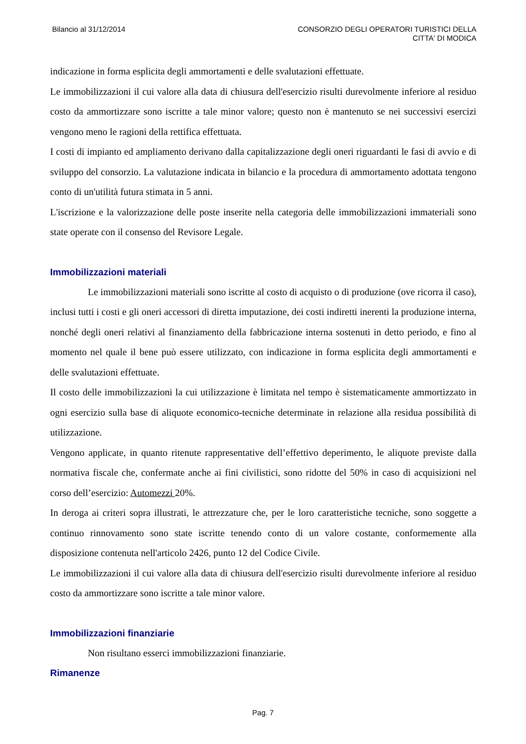Bilancio al 31/12/2014 CONSORZIO DEGLI OPERATORI TURISTICI DELLA
CITTA' DI MODICA
indicazione in forma esplicita degli ammortamenti e delle svalutazioni effettuate.
Le immobilizzazioni il cui valore alla data di chiusura dell'esercizio risulti durevolmente inferiore al residuo costo da ammortizzare sono iscritte a tale minor valore; questo non è mantenuto se nei successivi esercizi vengono meno le ragioni della rettifica effettuata.
I costi di impianto ed ampliamento derivano dalla capitalizzazione degli oneri riguardanti le fasi di avvio e di sviluppo del consorzio. La valutazione indicata in bilancio e la procedura di ammortamento adottata tengono conto di un'utilità futura stimata in 5 anni.
L'iscrizione e la valorizzazione delle poste inserite nella categoria delle immobilizzazioni immateriali sono state operate con il consenso del Revisore Legale.
Immobilizzazioni materiali
Le immobilizzazioni materiali sono iscritte al costo di acquisto o di produzione (ove ricorra il caso), inclusi tutti i costi e gli oneri accessori di diretta imputazione, dei costi indiretti inerenti la produzione interna, nonché degli oneri relativi al finanziamento della fabbricazione interna sostenuti in detto periodo, e fino al momento nel quale il bene può essere utilizzato, con indicazione in forma esplicita degli ammortamenti e delle svalutazioni effettuate.
Il costo delle immobilizzazioni la cui utilizzazione è limitata nel tempo è sistematicamente ammortizzato in ogni esercizio sulla base di aliquote economico-tecniche determinate in relazione alla residua possibilità di utilizzazione.
Vengono applicate, in quanto ritenute rappresentative dell’effettivo deperimento, le aliquote previste dalla normativa fiscale che, confermate anche ai fini civilistici, sono ridotte del 50% in caso di acquisizioni nel corso dell’esercizio: Automezzi 20%.
In deroga ai criteri sopra illustrati, le attrezzature che, per le loro caratteristiche tecniche, sono soggette a continuo rinnovamento sono state iscritte tenendo conto di un valore costante, conformemente alla disposizione contenuta nell'articolo 2426, punto 12 del Codice Civile.
Le immobilizzazioni il cui valore alla data di chiusura dell'esercizio risulti durevolmente inferiore al residuo costo da ammortizzare sono iscritte a tale minor valore.
Immobilizzazioni finanziarie
Non risultano esserci immobilizzazioni finanziarie.
Rimanenze
Pag. 7